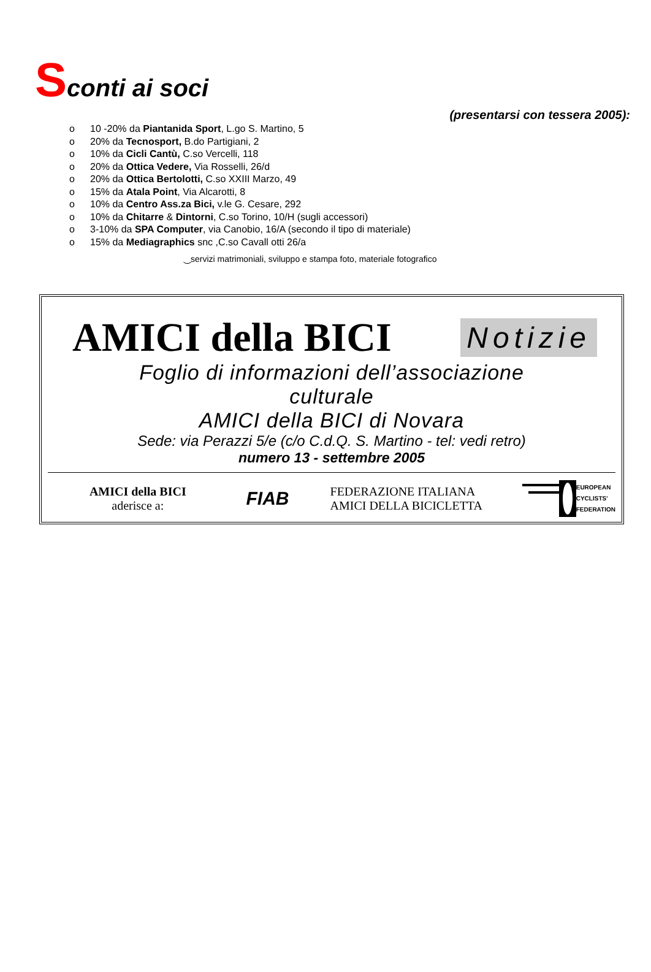Sconti ai soci
(presentarsi con tessera 2005):
o 10 -20% da Piantanida Sport, L.go S. Martino, 5
o 20% da Tecnosport, B.do Partigiani, 2
o 10% da Cicli Cantù, C.so Vercelli, 118
o 20% da Ottica Vedere, Via Rosselli, 26/d
o 20% da Ottica Bertolotti, C.so XXIII Marzo, 49
o 15% da Atala Point, Via Alcarotti, 8
o 10% da Centro Ass.za Bici, v.le G. Cesare, 292
o 10% da Chitarre & Dintorni, C.so Torino, 10/H (sugli accessori)
o 3-10% da SPA Computer, via Canobio, 16/A (secondo il tipo di materiale)
o 15% da Mediagraphics snc ,C.so Cavall otti 26/a
‿servizi matrimoniali, sviluppo e stampa foto, materiale fotografico
AMICI della BICI Notizie
Foglio di informazioni dell’associazione
culturale
AMICI della BICI di Novara
Sede: via Perazzi 5/e (c/o C.d.Q. S. Martino - tel: vedi retro)
numero 13 - settembre 2005
AMICI della BICI
aderisce a:
FIAB
FEDERAZIONE ITALIANA
AMICI DELLA BICICLETTA
EUROPEAN
CYCLISTS'
FEDERATION